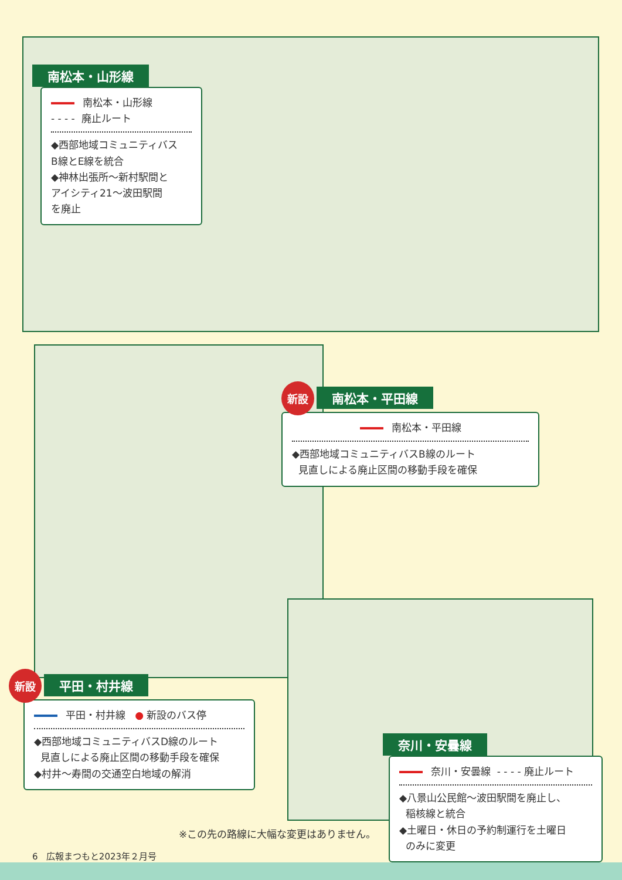南松本・山形線
南松本・山形線
- - - - 廃止ルート
◆西部地域コミュニティバス
B線とE線を統合
◆神林出張所〜新村駅間と
アイシティ21〜波田駅間
を廃止
新設 南松本・平田線
南松本・平田線
◆西部地域コミュニティバスB線のルート
見直しによる廃止区間の移動手段を確保
新設 平田・村井線
平田・村井線 ● 新設のバス停
◆西部地域コミュニティバスD線のルート
見直しによる廃止区間の移動手段を確保
◆村井〜寿間の交通空白地域の解消
奈川・安曇線
奈川・安曇線 - - - - 廃止ルート
◆八景山公民館〜波田駅間を廃止し、
稲核線と統合
◆土曜日・休日の予約制運行を土曜日
のみに変更
※この先の路線に大幅な変更はありません。
6 広報まつもと2023年２月号